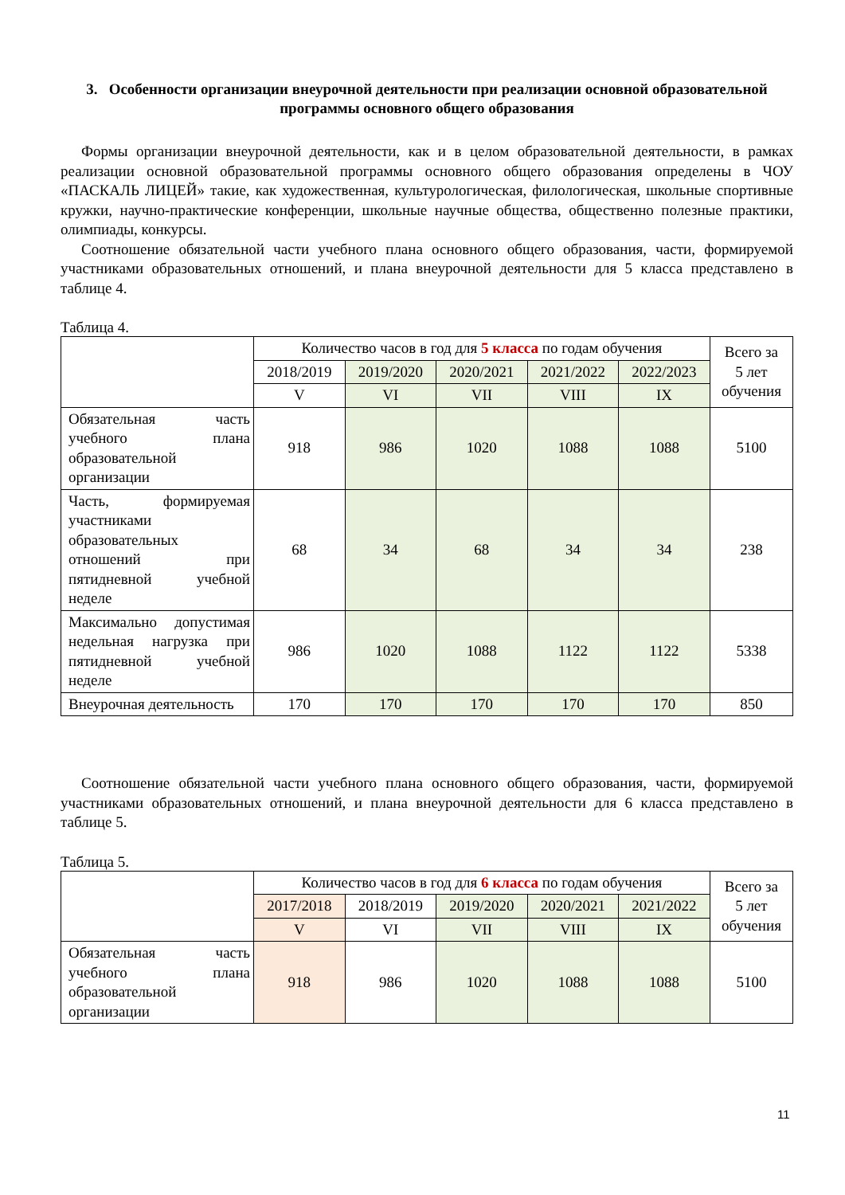3. Особенности организации внеурочной деятельности при реализации основной образовательной программы основного общего образования
Формы организации внеурочной деятельности, как и в целом образовательной деятельности, в рамках реализации основной образовательной программы основного общего образования определены в ЧОУ «ПАСКАЛЬ ЛИЦЕЙ» такие, как художественная, культурологическая, филологическая, школьные спортивные кружки, научно-практические конференции, школьные научные общества, общественно полезные практики, олимпиады, конкурсы.
Соотношение обязательной части учебного плана основного общего образования, части, формируемой участниками образовательных отношений, и плана внеурочной деятельности для 5 класса представлено в таблице 4.
Таблица 4.
| | Количество часов в год для 5 класса по годам обучения | | | | | Всего за 5 лет обучения |
| | 2018/2019 | 2019/2020 | 2020/2021 | 2021/2022 | 2022/2023 | |
| | V | VI | VII | VIII | IX | |
| Обязательная часть учебного плана образовательной организации | 918 | 986 | 1020 | 1088 | 1088 | 5100 |
| Часть, формируемая участниками образовательных отношений при пятидневной учебной неделе | 68 | 34 | 68 | 34 | 34 | 238 |
| Максимально допустимая недельная нагрузка при пятидневной учебной неделе | 986 | 1020 | 1088 | 1122 | 1122 | 5338 |
| Внеурочная деятельность | 170 | 170 | 170 | 170 | 170 | 850 |
Соотношение обязательной части учебного плана основного общего образования, части, формируемой участниками образовательных отношений, и плана внеурочной деятельности для 6 класса представлено в таблице 5.
Таблица 5.
| | Количество часов в год для 6 класса по годам обучения | | | | | Всего за 5 лет обучения |
| | 2017/2018 | 2018/2019 | 2019/2020 | 2020/2021 | 2021/2022 | |
| | V | VI | VII | VIII | IX | |
| Обязательная часть учебного плана образовательной организации | 918 | 986 | 1020 | 1088 | 1088 | 5100 |
11